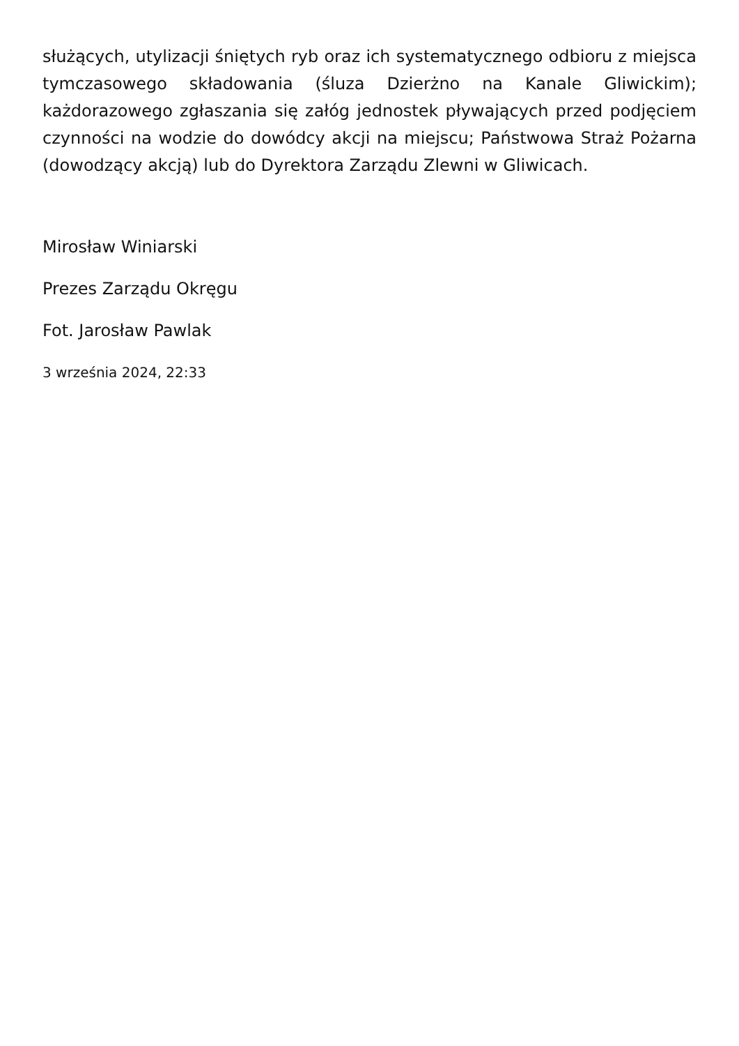służących, utylizacji śniętych ryb oraz ich systematycznego odbioru z miejsca tymczasowego składowania (śluza Dzierżno na Kanale Gliwickim); każdorazowego zgłaszania się załóg jednostek pływających przed podjęciem czynności na wodzie do dowódcy akcji na miejscu; Państwowa Straż Pożarna (dowodzący akcją) lub do Dyrektora Zarządu Zlewni w Gliwicach.
Mirosław Winiarski
Prezes Zarządu Okręgu
Fot. Jarosław Pawlak
3 września 2024, 22:33